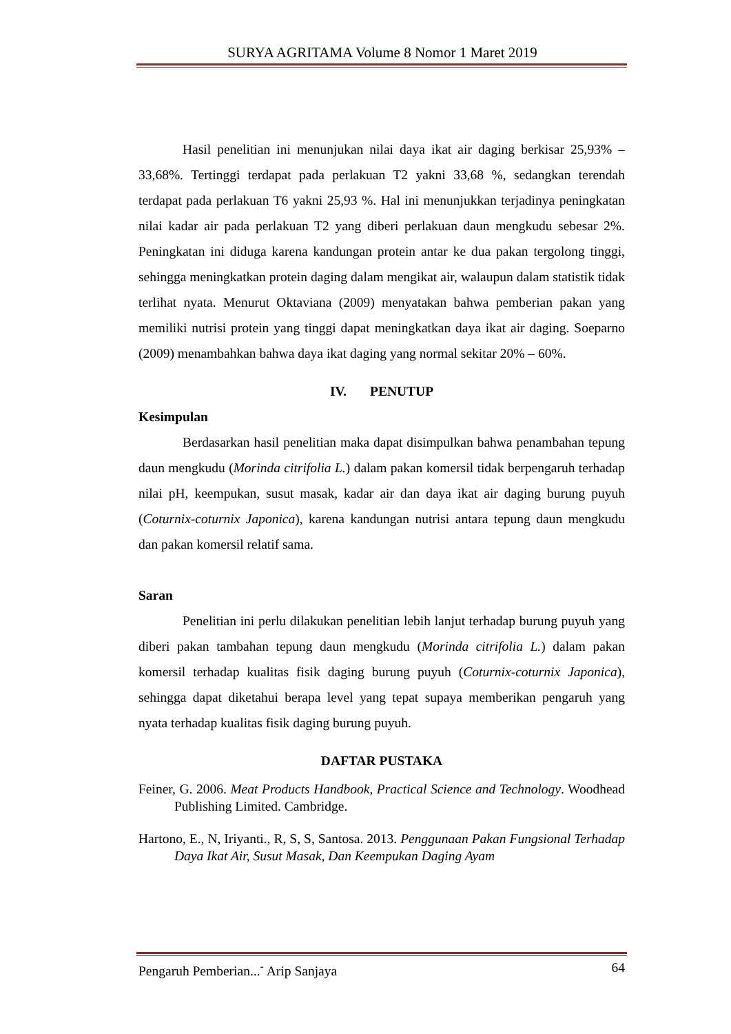SURYA AGRITAMA Volume 8 Nomor 1 Maret 2019
Hasil penelitian ini menunjukan nilai daya ikat air daging berkisar 25,93% – 33,68%. Tertinggi terdapat pada perlakuan T2 yakni 33,68 %, sedangkan terendah terdapat pada perlakuan T6 yakni 25,93 %. Hal ini menunjukkan terjadinya peningkatan nilai kadar air pada perlakuan T2 yang diberi perlakuan daun mengkudu sebesar 2%. Peningkatan ini diduga karena kandungan protein antar ke dua pakan tergolong tinggi, sehingga meningkatkan protein daging dalam mengikat air, walaupun dalam statistik tidak terlihat nyata. Menurut Oktaviana (2009) menyatakan bahwa pemberian pakan yang memiliki nutrisi protein yang tinggi dapat meningkatkan daya ikat air daging. Soeparno (2009) menambahkan bahwa daya ikat daging yang normal sekitar 20% – 60%.
IV. PENUTUP
Kesimpulan
Berdasarkan hasil penelitian maka dapat disimpulkan bahwa penambahan tepung daun mengkudu (Morinda citrifolia L.) dalam pakan komersil tidak berpengaruh terhadap nilai pH, keempukan, susut masak, kadar air dan daya ikat air daging burung puyuh (Coturnix-coturnix Japonica), karena kandungan nutrisi antara tepung daun mengkudu dan pakan komersil relatif sama.
Saran
Penelitian ini perlu dilakukan penelitian lebih lanjut terhadap burung puyuh yang diberi pakan tambahan tepung daun mengkudu (Morinda citrifolia L.) dalam pakan komersil terhadap kualitas fisik daging burung puyuh (Coturnix-coturnix Japonica), sehingga dapat diketahui berapa level yang tepat supaya memberikan pengaruh yang nyata terhadap kualitas fisik daging burung puyuh.
DAFTAR PUSTAKA
Feiner, G. 2006. Meat Products Handbook, Practical Science and Technology. Woodhead Publishing Limited. Cambridge.
Hartono, E., N, Iriyanti., R, S, S, Santosa. 2013. Penggunaan Pakan Fungsional Terhadap Daya Ikat Air, Susut Masak, Dan Keempukan Daging Ayam
Pengaruh Pemberian...<sup>-</sup> Arip Sanjaya 64